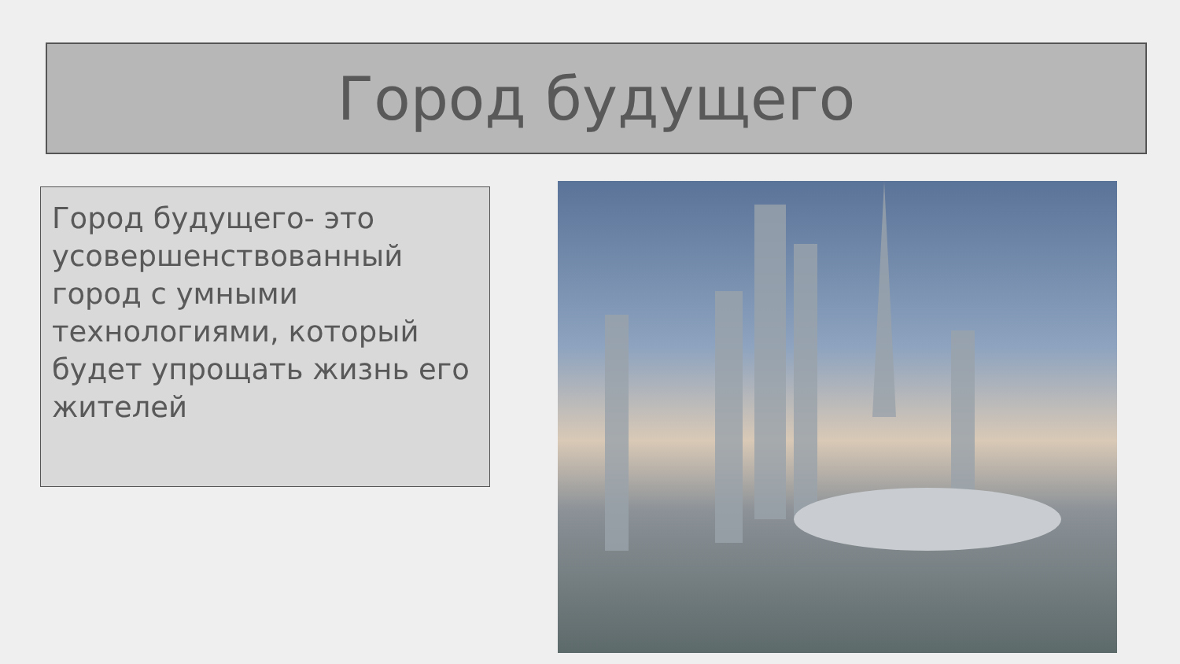Город будущего
Город будущего- это усовершенствованный город с умными технологиями, который будет упрощать жизнь его жителей